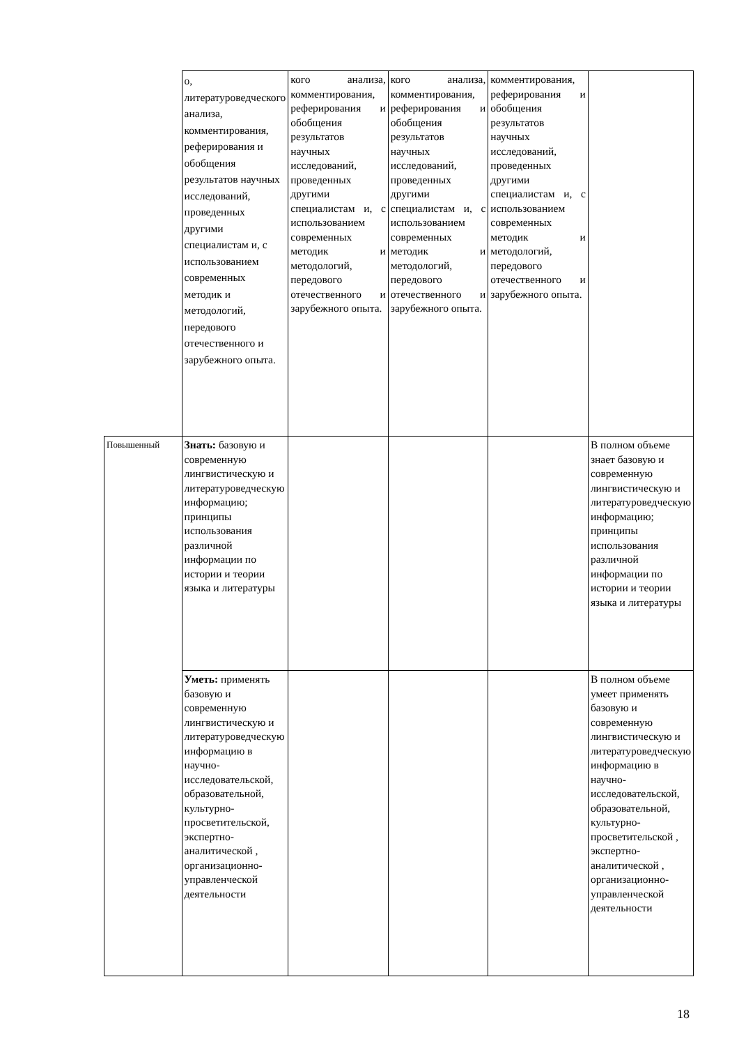| | о, литературоведческого анализа, комментирования, реферирования и обобщения результатов научных исследований, проведенных другими специалистам и, с использованием современных методик и методологий, передового отечественного и зарубежного опыта. | кого анализа, комментирования, реферирования и обобщения результатов научных исследований, проведенных другими специалистам и, с использованием современных методик и методологий, передового отечественного и зарубежного опыта. | кого анализа, комментирования, реферирования и обобщения результатов научных исследований, проведенных другими специалистам и, с использованием современных методик и методологий, передового отечественного и зарубежного опыта. | комментирования, реферирования и обобщения результатов научных исследований, проведенных другими специалистам и, с использованием современных методик и методологий, передового отечественного и зарубежного опыта. | |
| Повышенный | Знать: базовую и современную лингвистическую и литературоведческую информацию; принципы использования различной информации по истории и теории языка и литературы | | | | В полном объеме знает базовую и современную лингвистическую и литературоведческую информацию; принципы использования различной информации по истории и теории языка и литературы |
| | Уметь: применять базовую и современную лингвистическую и литературоведческую информацию в научно-исследовательской, образовательной, культурно-просветительской, экспертно-аналитической , организационно-управленческой деятельности | | | | В полном объеме умеет применять базовую и современную лингвистическую и литературоведческую информацию в научно-исследовательской, образовательной, культурно-просветительской , экспертно-аналитической , организационно-управленческой деятельности |
18